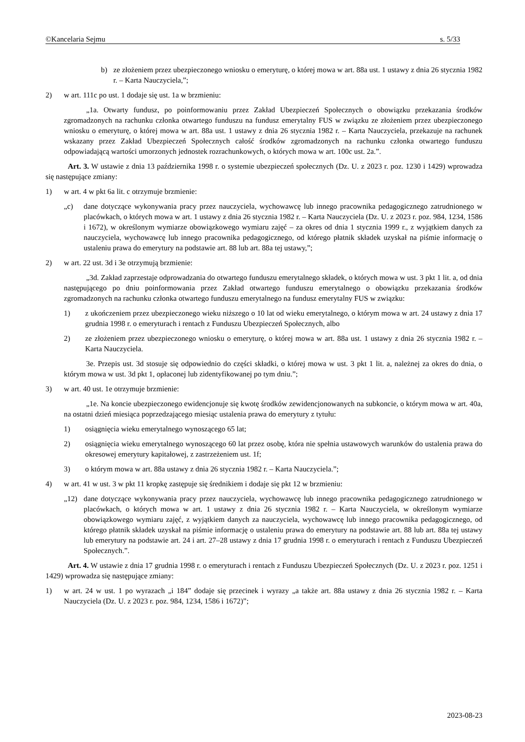©Kancelaria Sejmu s. 5/33
b) ze złożeniem przez ubezpieczonego wniosku o emeryturę, o której mowa w art. 88a ust. 1 ustawy z dnia 26 stycznia 1982 r. – Karta Nauczyciela,”;
2) w art. 111c po ust. 1 dodaje się ust. 1a w brzmieniu:
„1a. Otwarty fundusz, po poinformowaniu przez Zakład Ubezpieczeń Społecznych o obowiązku przekazania środków zgromadzonych na rachunku członka otwartego funduszu na fundusz emerytalny FUS w związku ze złożeniem przez ubezpieczonego wniosku o emeryturę, o której mowa w art. 88a ust. 1 ustawy z dnia 26 stycznia 1982 r. – Karta Nauczyciela, przekazuje na rachunek wskazany przez Zakład Ubezpieczeń Społecznych całość środków zgromadzonych na rachunku członka otwartego funduszu odpowiadającą wartości umorzonych jednostek rozrachunkowych, o których mowa w art. 100c ust. 2a.”.
Art. 3. W ustawie z dnia 13 października 1998 r. o systemie ubezpieczeń społecznych (Dz. U. z 2023 r. poz. 1230 i 1429) wprowadza się następujące zmiany:
1) w art. 4 w pkt 6a lit. c otrzymuje brzmienie:
„c) dane dotyczące wykonywania pracy przez nauczyciela, wychowawcę lub innego pracownika pedagogicznego zatrudnionego w placówkach, o których mowa w art. 1 ustawy z dnia 26 stycznia 1982 r. – Karta Nauczyciela (Dz. U. z 2023 r. poz. 984, 1234, 1586 i 1672), w określonym wymiarze obowiązkowego wymiaru zajęć – za okres od dnia 1 stycznia 1999 r., z wyjątkiem danych za nauczyciela, wychowawcę lub innego pracownika pedagogicznego, od którego płatnik składek uzyskał na piśmie informację o ustaleniu prawa do emerytury na podstawie art. 88 lub art. 88a tej ustawy,”;
2) w art. 22 ust. 3d i 3e otrzymują brzmienie:
„3d. Zakład zaprzestaje odprowadzania do otwartego funduszu emerytalnego składek, o których mowa w ust. 3 pkt 1 lit. a, od dnia następującego po dniu poinformowania przez Zakład otwartego funduszu emerytalnego o obowiązku przekazania środków zgromadzonych na rachunku członka otwartego funduszu emerytalnego na fundusz emerytalny FUS w związku:
1) z ukończeniem przez ubezpieczonego wieku niższego o 10 lat od wieku emerytalnego, o którym mowa w art. 24 ustawy z dnia 17 grudnia 1998 r. o emeryturach i rentach z Funduszu Ubezpieczeń Społecznych, albo
2) ze złożeniem przez ubezpieczonego wniosku o emeryturę, o której mowa w art. 88a ust. 1 ustawy z dnia 26 stycznia 1982 r. – Karta Nauczyciela.
3e. Przepis ust. 3d stosuje się odpowiednio do części składki, o której mowa w ust. 3 pkt 1 lit. a, należnej za okres do dnia, o którym mowa w ust. 3d pkt 1, opłaconej lub zidentyfikowanej po tym dniu.”;
3) w art. 40 ust. 1e otrzymuje brzmienie:
„1e. Na koncie ubezpieczonego ewidencjonuje się kwotę środków zewidencjonowanych na subkoncie, o którym mowa w art. 40a, na ostatni dzień miesiąca poprzedzającego miesiąc ustalenia prawa do emerytury z tytułu:
1) osiągnięcia wieku emerytalnego wynoszącego 65 lat;
2) osiągnięcia wieku emerytalnego wynoszącego 60 lat przez osobę, która nie spełnia ustawowych warunków do ustalenia prawa do okresowej emerytury kapitałowej, z zastrzeżeniem ust. 1f;
3) o którym mowa w art. 88a ustawy z dnia 26 stycznia 1982 r. – Karta Nauczyciela.”;
4) w art. 41 w ust. 3 w pkt 11 kropkę zastępuje się średnikiem i dodaje się pkt 12 w brzmieniu:
„12) dane dotyczące wykonywania pracy przez nauczyciela, wychowawcę lub innego pracownika pedagogicznego zatrudnionego w placówkach, o których mowa w art. 1 ustawy z dnia 26 stycznia 1982 r. – Karta Nauczyciela, w określonym wymiarze obowiązkowego wymiaru zajęć, z wyjątkiem danych za nauczyciela, wychowawcę lub innego pracownika pedagogicznego, od którego płatnik składek uzyskał na piśmie informację o ustaleniu prawa do emerytury na podstawie art. 88 lub art. 88a tej ustawy lub emerytury na podstawie art. 24 i art. 27–28 ustawy z dnia 17 grudnia 1998 r. o emeryturach i rentach z Funduszu Ubezpieczeń Społecznych.”.
Art. 4. W ustawie z dnia 17 grudnia 1998 r. o emeryturach i rentach z Funduszu Ubezpieczeń Społecznych (Dz. U. z 2023 r. poz. 1251 i 1429) wprowadza się następujące zmiany:
1) w art. 24 w ust. 1 po wyrazach „i 184” dodaje się przecinek i wyrazy „a także art. 88a ustawy z dnia 26 stycznia 1982 r. – Karta Nauczyciela (Dz. U. z 2023 r. poz. 984, 1234, 1586 i 1672)”;
2023-08-23